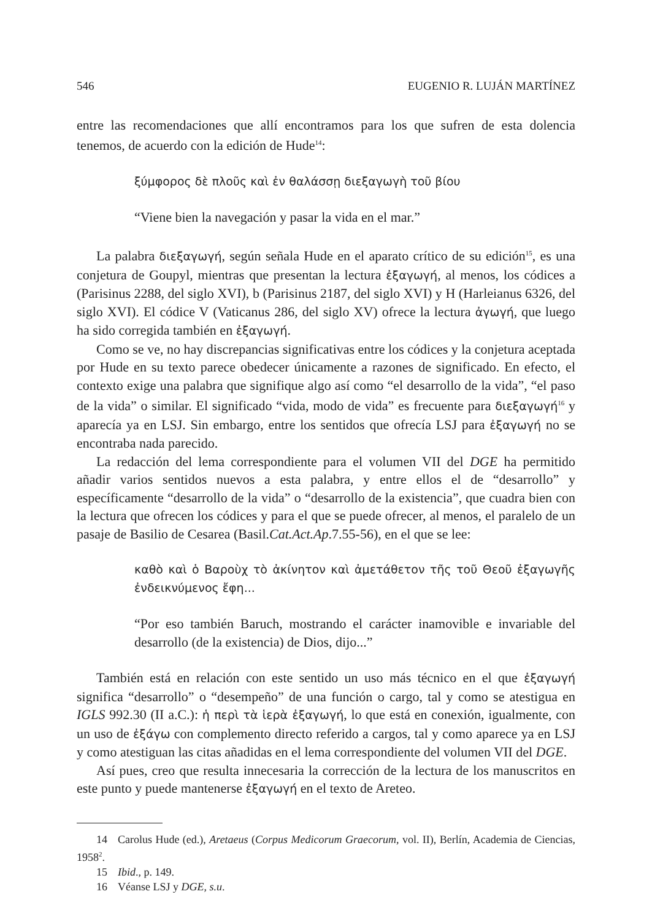546 EUGENIO R. LUJÁN MARTÍNEZ
entre las recomendaciones que allí encontramos para los que sufren de esta dolencia tenemos, de acuerdo con la edición de Hude<sup>14</sup>:
ξύμφορος δὲ πλοῦς καὶ ἐν θαλάσσῃ διεξαγωγὴ τοῦ βίου
“Viene bien la navegación y pasar la vida en el mar.”
La palabra διεξαγωγή, según señala Hude en el aparato crítico de su edición<sup>15</sup>, es una conjetura de Goupyl, mientras que presentan la lectura ἐξαγωγή, al menos, los códices a (Parisinus 2288, del siglo XVI), b (Parisinus 2187, del siglo XVI) y H (Harleianus 6326, del siglo XVI). El códice V (Vaticanus 286, del siglo XV) ofrece la lectura ἀγωγή, que luego ha sido corregida también en ἐξαγωγή.
Como se ve, no hay discrepancias significativas entre los códices y la conjetura aceptada por Hude en su texto parece obedecer únicamente a razones de significado. En efecto, el contexto exige una palabra que signifique algo así como “el desarrollo de la vida”, “el paso de la vida” o similar. El significado “vida, modo de vida” es frecuente para διεξαγωγή<sup>16</sup> y aparecía ya en LSJ. Sin embargo, entre los sentidos que ofrecía LSJ para ἐξαγωγή no se encontraba nada parecido.
La redacción del lema correspondiente para el volumen VII del DGE ha permitido añadir varios sentidos nuevos a esta palabra, y entre ellos el de “desarrollo” y específicamente “desarrollo de la vida” o “desarrollo de la existencia”, que cuadra bien con la lectura que ofrecen los códices y para el que se puede ofrecer, al menos, el paralelo de un pasaje de Basilio de Cesarea (Basil.Cat.Act.Ap.7.55-56), en el que se lee:
καθὸ καὶ ὁ Βαροὺχ τὸ ἀκίνητον καὶ ἀμετάθετον τῆς τοῦ Θεοῦ ἐξαγωγῆς ἐνδεικνύμενος ἔφη...
“Por eso también Baruch, mostrando el carácter inamovible e invariable del desarrollo (de la existencia) de Dios, dijo...”
También está en relación con este sentido un uso más técnico en el que ἐξαγωγή significa “desarrollo” o “desempeño” de una función o cargo, tal y como se atestigua en IGLS 992.30 (II a.C.): ἡ περὶ τὰ ἱερὰ ἐξαγωγή, lo que está en conexión, igualmente, con un uso de ἐξάγω con complemento directo referido a cargos, tal y como aparece ya en LSJ y como atestiguan las citas añadidas en el lema correspondiente del volumen VII del DGE.
Así pues, creo que resulta innecesaria la corrección de la lectura de los manuscritos en este punto y puede mantenerse ἐξαγωγή en el texto de Areteo.
14 Carolus Hude (ed.), Aretaeus (Corpus Medicorum Graecorum, vol. II), Berlín, Academia de Ciencias, 1958<sup>2</sup>.
15 Ibid., p. 149.
16 Véanse LSJ y DGE, s.u.